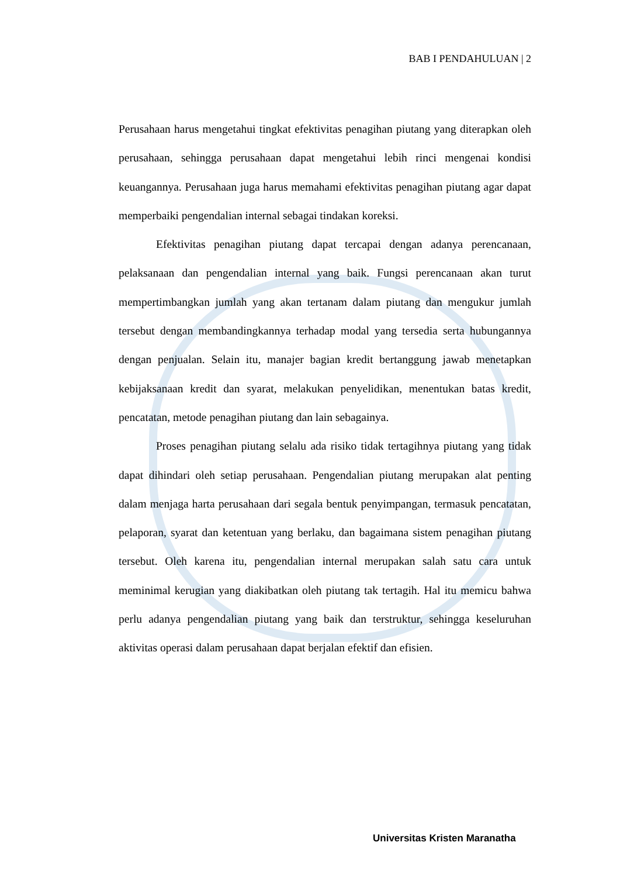BAB I PENDAHULUAN | 2
Perusahaan harus mengetahui tingkat efektivitas penagihan piutang yang diterapkan oleh perusahaan, sehingga perusahaan dapat mengetahui lebih rinci mengenai kondisi keuangannya. Perusahaan juga harus memahami efektivitas penagihan piutang agar dapat memperbaiki pengendalian internal sebagai tindakan koreksi.
Efektivitas penagihan piutang dapat tercapai dengan adanya perencanaan, pelaksanaan dan pengendalian internal yang baik. Fungsi perencanaan akan turut mempertimbangkan jumlah yang akan tertanam dalam piutang dan mengukur jumlah tersebut dengan membandingkannya terhadap modal yang tersedia serta hubungannya dengan penjualan. Selain itu, manajer bagian kredit bertanggung jawab menetapkan kebijaksanaan kredit dan syarat, melakukan penyelidikan, menentukan batas kredit, pencatatan, metode penagihan piutang dan lain sebagainya.
Proses penagihan piutang selalu ada risiko tidak tertagihnya piutang yang tidak dapat dihindari oleh setiap perusahaan. Pengendalian piutang merupakan alat penting dalam menjaga harta perusahaan dari segala bentuk penyimpangan, termasuk pencatatan, pelaporan, syarat dan ketentuan yang berlaku, dan bagaimana sistem penagihan piutang tersebut. Oleh karena itu, pengendalian internal merupakan salah satu cara untuk meminimal kerugian yang diakibatkan oleh piutang tak tertagih. Hal itu memicu bahwa perlu adanya pengendalian piutang yang baik dan terstruktur, sehingga keseluruhan aktivitas operasi dalam perusahaan dapat berjalan efektif dan efisien.
Universitas Kristen Maranatha